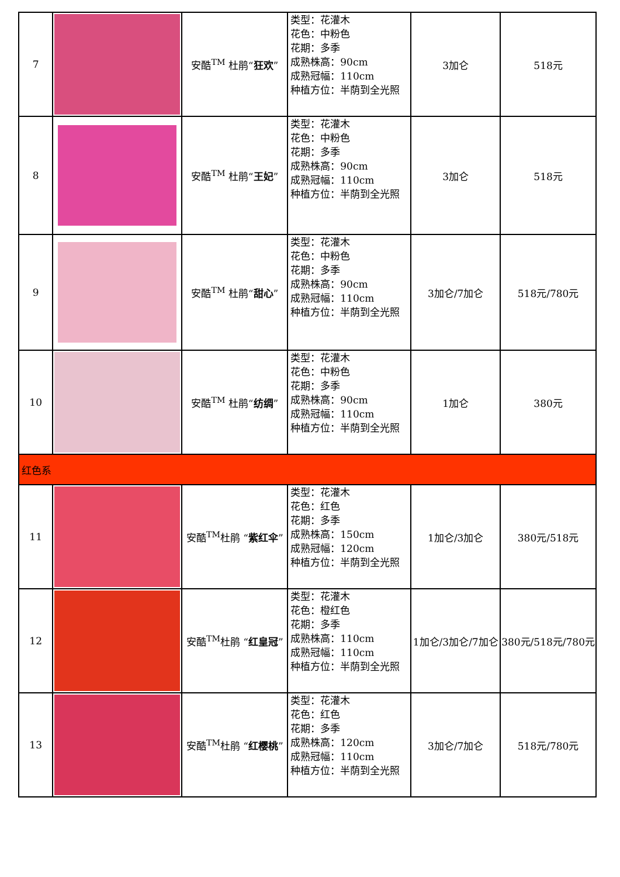| 7 | | 安酷<sup>TM</sup> 杜鹃“ 狂欢 ” | 类型：花灌木 花色：中粉色 花期：多季 成熟株高：90cm 成熟冠幅：110cm 种植方位：半荫到全光照 | 3加仑 | 518元 |
| 8 | | 安酷<sup>TM</sup> 杜鹃“ 王妃 ” | 类型：花灌木 花色：中粉色 花期：多季 成熟株高：90cm 成熟冠幅：110cm 种植方位：半荫到全光照 | 3加仑 | 518元 |
| 9 | | 安酷<sup>TM</sup> 杜鹃“ 甜心 ” | 类型：花灌木 花色：中粉色 花期：多季 成熟株高：90cm 成熟冠幅：110cm 种植方位：半荫到全光照 | 3加仑/7加仑 | 518元/780元 |
| 10 | | 安酷<sup>TM</sup> 杜鹃“ 纺绸 ” | 类型：花灌木 花色：中粉色 花期：多季 成熟株高：90cm 成熟冠幅：110cm 种植方位：半荫到全光照 | 1加仑 | 380元 |
| 红色系 | | | | | |
| 11 | | 安酷<sup>TM</sup>杜鹃 “ 紫红伞 ” | 类型：花灌木 花色：红色 花期：多季 成熟株高：150cm 成熟冠幅：120cm 种植方位：半荫到全光照 | 1加仑/3加仑 | 380元/518元 |
| 12 | | 安酷<sup>TM</sup>杜鹃 “ 红皇冠 ” | 类型：花灌木 花色：橙红色 花期：多季 成熟株高：110cm 成熟冠幅：110cm 种植方位：半荫到全光照 | 1加仑/3加仑/7加仑 | 380元/518元/780元 |
| 13 | | 安酷<sup>TM</sup>杜鹃 “ 红樱桃 ” | 类型：花灌木 花色：红色 花期：多季 成熟株高：120cm 成熟冠幅：110cm 种植方位：半荫到全光照 | 3加仑/7加仑 | 518元/780元 |